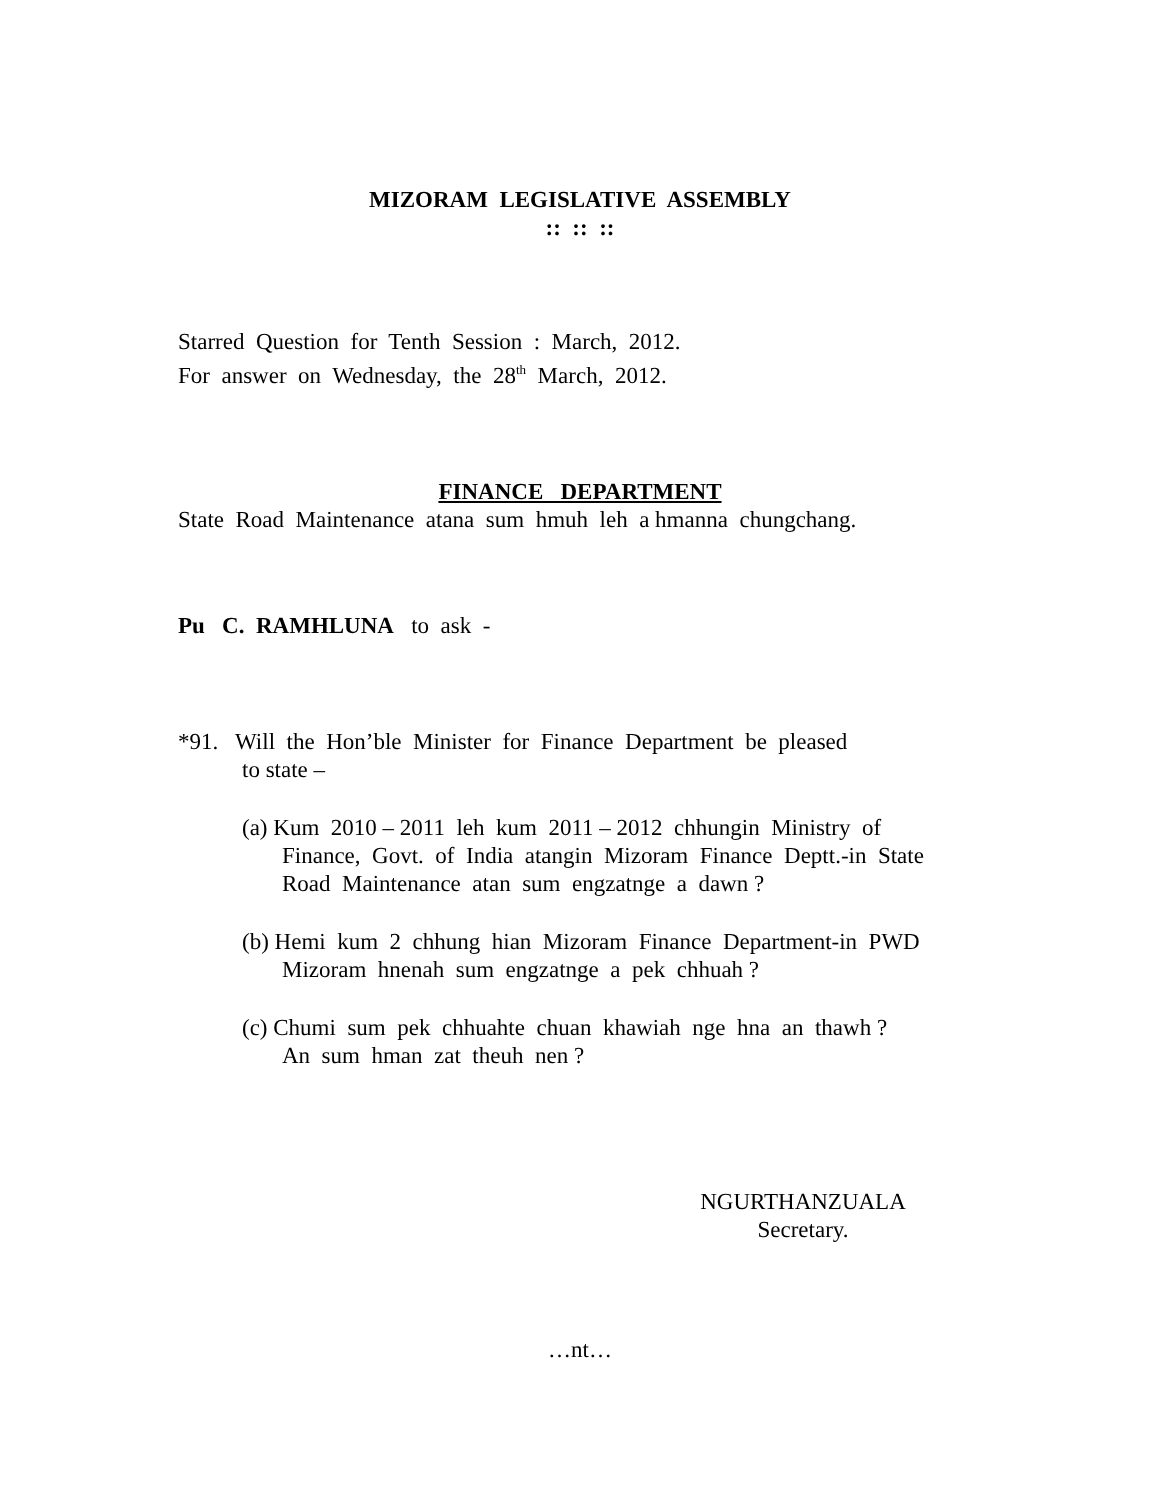MIZORAM LEGISLATIVE ASSEMBLY
:: :: ::
Starred Question for Tenth Session : March, 2012.
For answer on Wednesday, the 28<sup>th</sup> March, 2012.
FINANCE DEPARTMENT
State Road Maintenance atana sum hmuh leh a hmanna chungchang.
Pu C. RAMHLUNA to ask -
*91. Will the Hon’ble Minister for Finance Department be pleased
to state –
(a) Kum 2010 – 2011 leh kum 2011 – 2012 chhungin Ministry of
Finance, Govt. of India atangin Mizoram Finance Deptt.-in State
Road Maintenance atan sum engzatnge a dawn ?
(b) Hemi kum 2 chhung hian Mizoram Finance Department-in PWD
Mizoram hnenah sum engzatnge a pek chhuah ?
(c) Chumi sum pek chhuahte chuan khawiah nge hna an thawh ?
An sum hman zat theuh nen ?
NGURTHANZUALA
Secretary.
…nt…